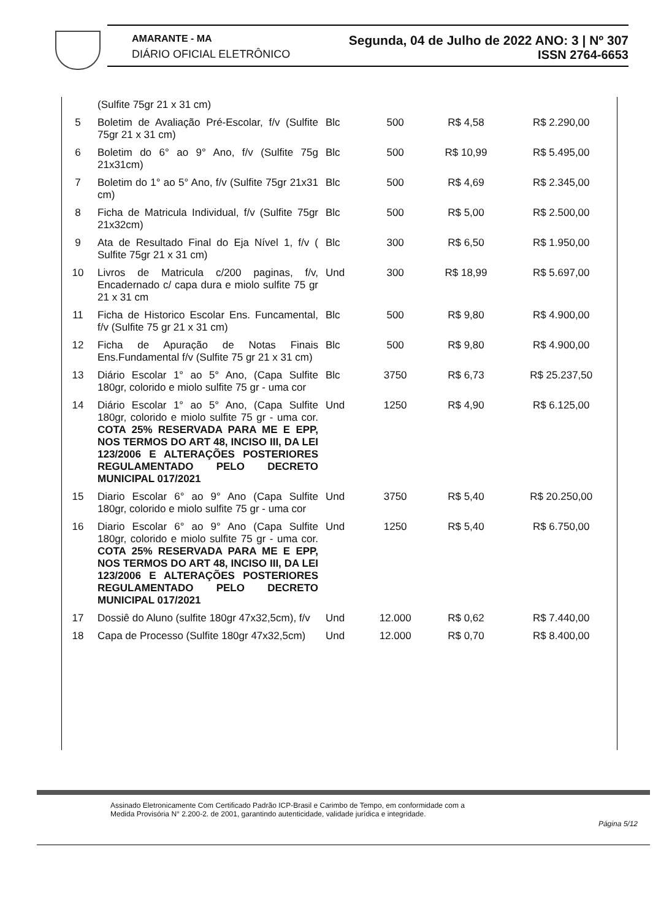AMARANTE - MA Segunda, 04 de Julho de 2022 ANO: 3 | Nº 307
DIÁRIO OFICIAL ELETRÔNICO ISSN 2764-6653
| | (Sulfite 75gr 21 x 31 cm) | | | | |
| 5 | Boletim de Avaliação Pré-Escolar, f/v (Sulfite 75gr 21 x 31 cm) | Blc | 500 | R$ 4,58 | R$ 2.290,00 |
| 6 | Boletim do 6° ao 9° Ano, f/v (Sulfite 75g 21x31cm) | Blc | 500 | R$ 10,99 | R$ 5.495,00 |
| 7 | Boletim do 1° ao 5° Ano, f/v (Sulfite 75gr 21x31 cm) | Blc | 500 | R$ 4,69 | R$ 2.345,00 |
| 8 | Ficha de Matricula Individual, f/v (Sulfite 75gr 21x32cm) | Blc | 500 | R$ 5,00 | R$ 2.500,00 |
| 9 | Ata de Resultado Final do Eja Nível 1, f/v ( Sulfite 75gr 21 x 31 cm) | Blc | 300 | R$ 6,50 | R$ 1.950,00 |
| 10 | Livros de Matricula c/200 paginas, f/v, Encadernado c/ capa dura e miolo sulfite 75 gr 21 x 31 cm | Und | 300 | R$ 18,99 | R$ 5.697,00 |
| 11 | Ficha de Historico Escolar Ens. Funcamental, f/v (Sulfite 75 gr 21 x 31 cm) | Blc | 500 | R$ 9,80 | R$ 4.900,00 |
| 12 | Ficha de Apuração de Notas Finais Ens.Fundamental f/v (Sulfite 75 gr 21 x 31 cm) | Blc | 500 | R$ 9,80 | R$ 4.900,00 |
| 13 | Diário Escolar 1° ao 5° Ano, (Capa Sulfite 180gr, colorido e miolo sulfite 75 gr - uma cor | Blc | 3750 | R$ 6,73 | R$ 25.237,50 |
| 14 | Diário Escolar 1° ao 5° Ano, (Capa Sulfite 180gr, colorido e miolo sulfite 75 gr - uma cor. COTA 25% RESERVADA PARA ME E EPP, NOS TERMOS DO ART 48, INCISO III, DA LEI 123/2006 E ALTERAÇÕES POSTERIORES REGULAMENTADO PELO DECRETO MUNICIPAL 017/2021 | Und | 1250 | R$ 4,90 | R$ 6.125,00 |
| 15 | Diario Escolar 6° ao 9° Ano (Capa Sulfite 180gr, colorido e miolo sulfite 75 gr - uma cor | Und | 3750 | R$ 5,40 | R$ 20.250,00 |
| 16 | Diario Escolar 6° ao 9° Ano (Capa Sulfite 180gr, colorido e miolo sulfite 75 gr - uma cor. COTA 25% RESERVADA PARA ME E EPP, NOS TERMOS DO ART 48, INCISO III, DA LEI 123/2006 E ALTERAÇÕES POSTERIORES REGULAMENTADO PELO DECRETO MUNICIPAL 017/2021 | Und | 1250 | R$ 5,40 | R$ 6.750,00 |
| 17 | Dossiê do Aluno (sulfite 180gr 47x32,5cm), f/v | Und | 12.000 | R$ 0,62 | R$ 7.440,00 |
| 18 | Capa de Processo (Sulfite 180gr 47x32,5cm) | Und | 12.000 | R$ 0,70 | R$ 8.400,00 |
Assinado Eletronicamente Com Certificado Padrão ICP-Brasil e Carimbo de Tempo, em conformidade com a
Medida Provisória N° 2.200-2. de 2001, garantindo autenticidade, validade jurídica e integridade.
Página 5/12